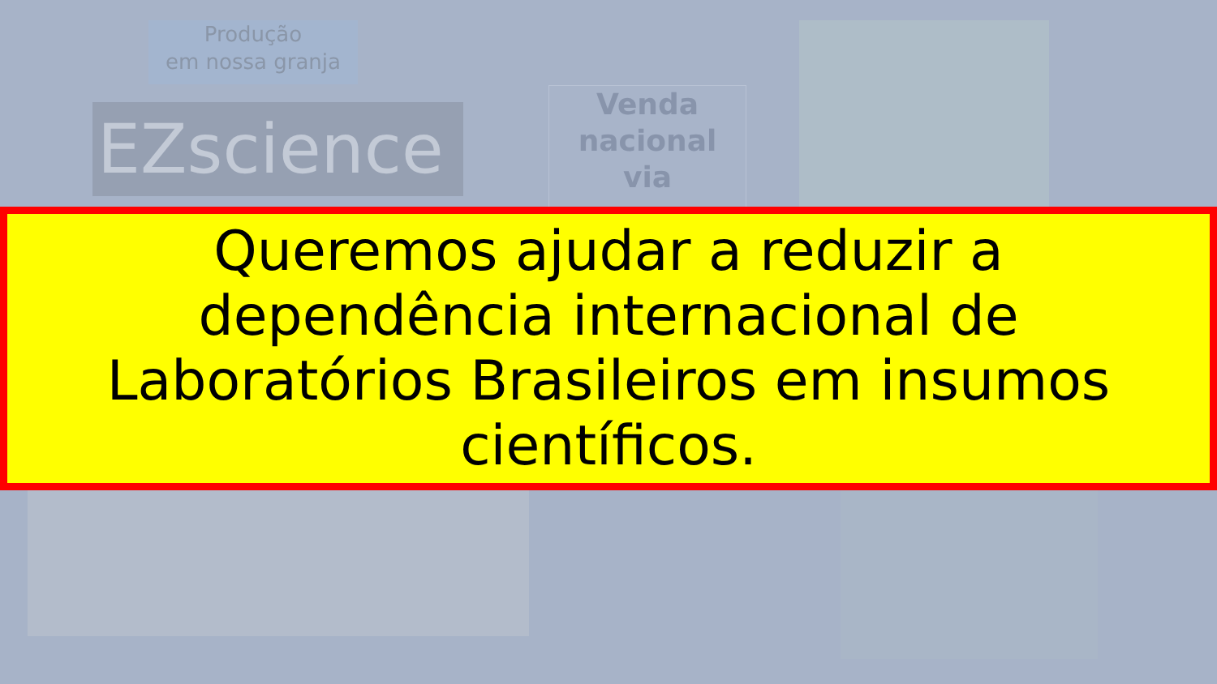Produção
em nossa granja
EZscience
Venda
nacional
via
Queremos ajudar a reduzir a
dependência internacional de
Laboratórios Brasileiros em insumos
científicos.